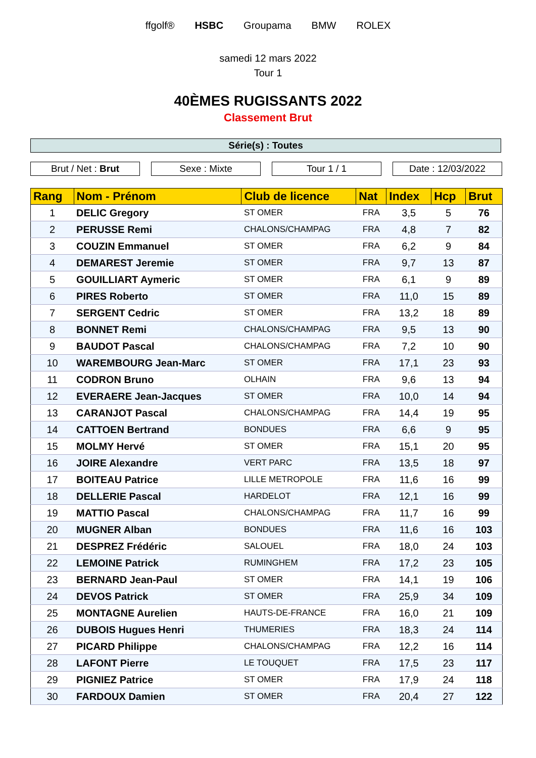ffgolf® HSBC Groupama BMW ROLEX
samedi 12 mars 2022
Tour 1
40ÈMES RUGISSANTS 2022
Classement Brut
Série(s) : Toutes
Brut / Net : Brut Sexe : Mixte Tour 1 / 1 Date : 12/03/2022
| Rang | Nom - Prénom | Club de licence | Nat | Index | Hcp | Brut |
| --- | --- | --- | --- | --- | --- | --- |
| 1 | DELIC Gregory | ST OMER | FRA | 3,5 | 5 | 76 |
| 2 | PERUSSE Remi | CHALONS/CHAMPAG | FRA | 4,8 | 7 | 82 |
| 3 | COUZIN Emmanuel | ST OMER | FRA | 6,2 | 9 | 84 |
| 4 | DEMAREST Jeremie | ST OMER | FRA | 9,7 | 13 | 87 |
| 5 | GOUILLIART Aymeric | ST OMER | FRA | 6,1 | 9 | 89 |
| 6 | PIRES Roberto | ST OMER | FRA | 11,0 | 15 | 89 |
| 7 | SERGENT Cedric | ST OMER | FRA | 13,2 | 18 | 89 |
| 8 | BONNET Remi | CHALONS/CHAMPAG | FRA | 9,5 | 13 | 90 |
| 9 | BAUDOT Pascal | CHALONS/CHAMPAG | FRA | 7,2 | 10 | 90 |
| 10 | WAREMBOURG Jean-Marc | ST OMER | FRA | 17,1 | 23 | 93 |
| 11 | CODRON Bruno | OLHAIN | FRA | 9,6 | 13 | 94 |
| 12 | EVERAERE Jean-Jacques | ST OMER | FRA | 10,0 | 14 | 94 |
| 13 | CARANJOT Pascal | CHALONS/CHAMPAG | FRA | 14,4 | 19 | 95 |
| 14 | CATTOEN Bertrand | BONDUES | FRA | 6,6 | 9 | 95 |
| 15 | MOLMY Hervé | ST OMER | FRA | 15,1 | 20 | 95 |
| 16 | JOIRE Alexandre | VERT PARC | FRA | 13,5 | 18 | 97 |
| 17 | BOITEAU Patrice | LILLE METROPOLE | FRA | 11,6 | 16 | 99 |
| 18 | DELLERIE Pascal | HARDELOT | FRA | 12,1 | 16 | 99 |
| 19 | MATTIO Pascal | CHALONS/CHAMPAG | FRA | 11,7 | 16 | 99 |
| 20 | MUGNER Alban | BONDUES | FRA | 11,6 | 16 | 103 |
| 21 | DESPREZ Frédéric | SALOUEL | FRA | 18,0 | 24 | 103 |
| 22 | LEMOINE Patrick | RUMINGHEM | FRA | 17,2 | 23 | 105 |
| 23 | BERNARD Jean-Paul | ST OMER | FRA | 14,1 | 19 | 106 |
| 24 | DEVOS Patrick | ST OMER | FRA | 25,9 | 34 | 109 |
| 25 | MONTAGNE Aurelien | HAUTS-DE-FRANCE | FRA | 16,0 | 21 | 109 |
| 26 | DUBOIS Hugues Henri | THUMERIES | FRA | 18,3 | 24 | 114 |
| 27 | PICARD Philippe | CHALONS/CHAMPAG | FRA | 12,2 | 16 | 114 |
| 28 | LAFONT Pierre | LE TOUQUET | FRA | 17,5 | 23 | 117 |
| 29 | PIGNIEZ Patrice | ST OMER | FRA | 17,9 | 24 | 118 |
| 30 | FARDOUX Damien | ST OMER | FRA | 20,4 | 27 | 122 |